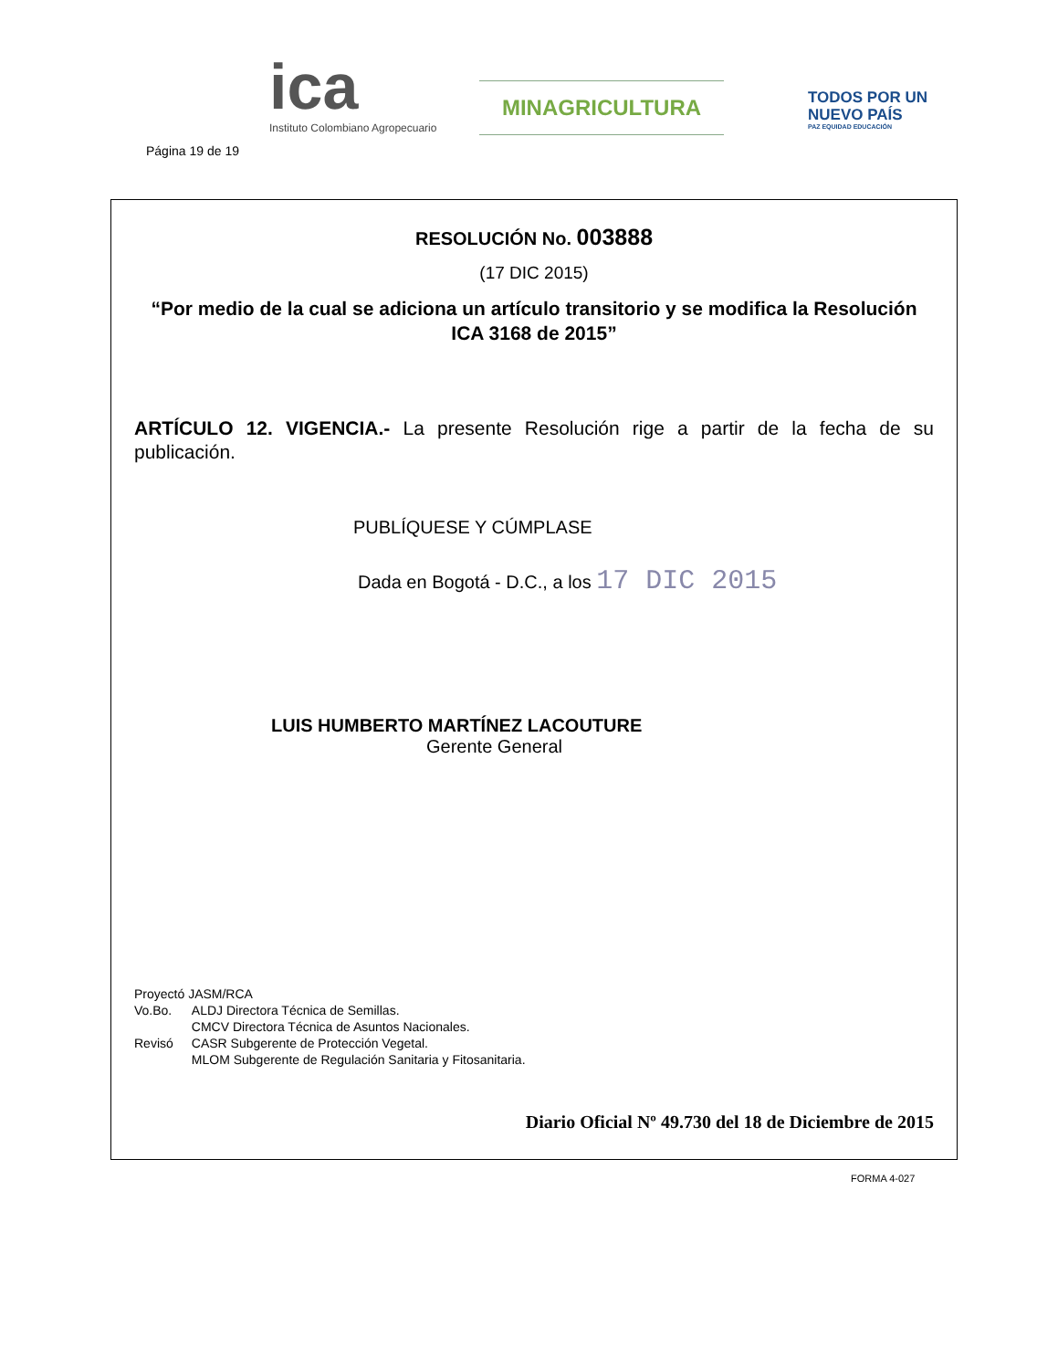Página 19 de 19
ica
Instituto Colombiano Agropecuario
MINAGRICULTURA
TODOS POR UN
NUEVO PAÍS
PAZ EQUIDAD EDUCACIÓN
RESOLUCIÓN No. 003888
(17 DIC 2015)
“Por medio de la cual se adiciona un artículo transitorio y se modifica la Resolución ICA 3168 de 2015”
ARTÍCULO 12. VIGENCIA.- La presente Resolución rige a partir de la fecha de su publicación.
PUBLÍQUESE Y CÚMPLASE
Dada en Bogotá - D.C., a los 17 DIC 2015
LUIS HUMBERTO MARTÍNEZ LACOUTURE
Gerente General
| Proyectó JASM/RCA | |
| Vo.Bo. | ALDJ Directora Técnica de Semillas. CMCV Directora Técnica de Asuntos Nacionales. |
| Revisó | CASR Subgerente de Protección Vegetal. MLOM Subgerente de Regulación Sanitaria y Fitosanitaria. |
Diario Oficial Nº 49.730 del 18 de Diciembre de 2015
FORMA 4-027